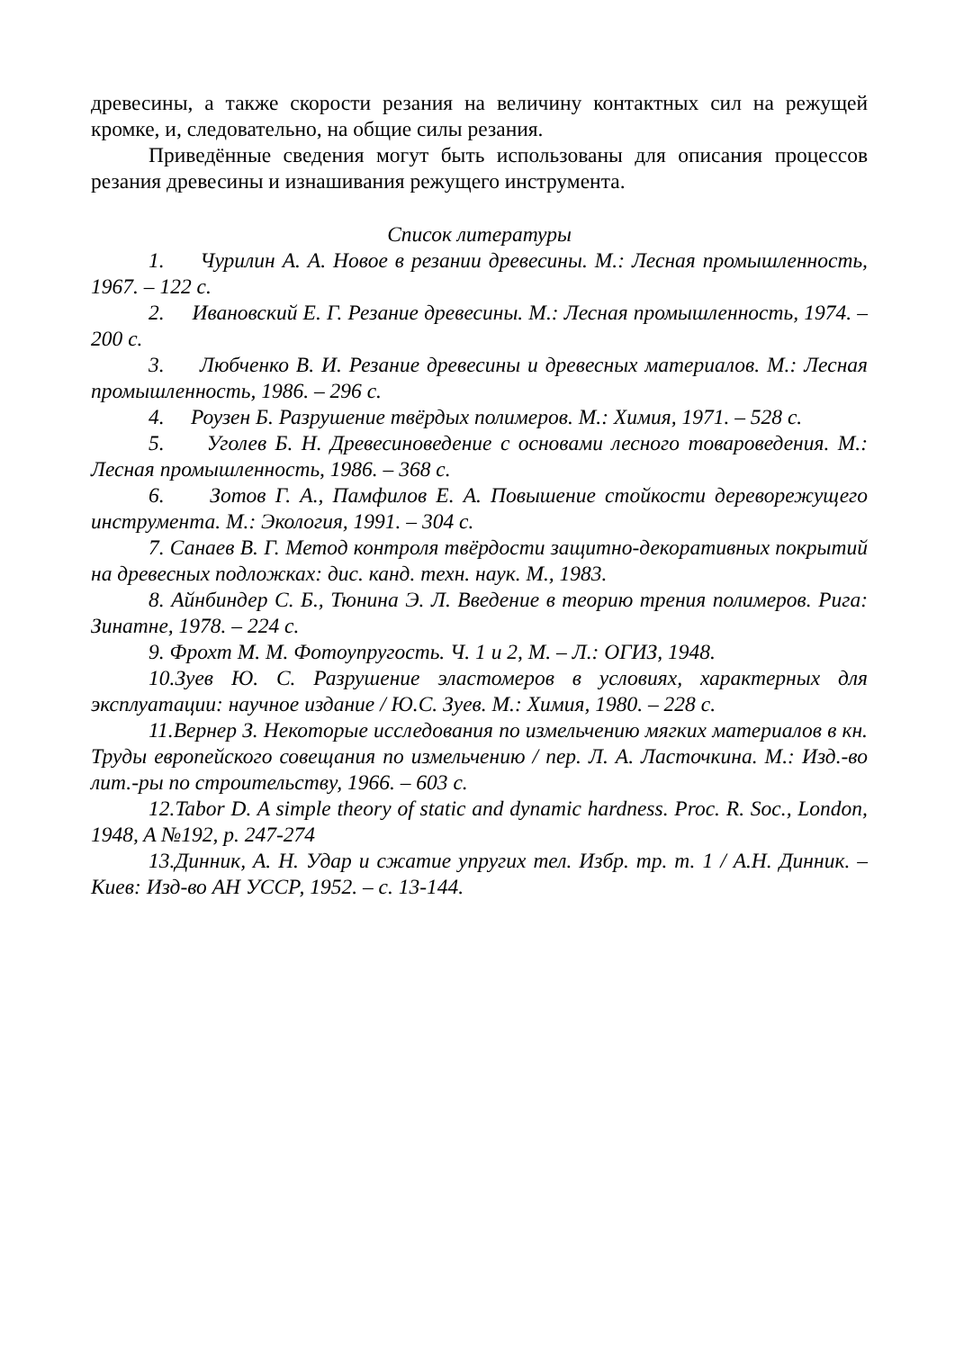древесины, а также скорости резания на величину контактных сил на режущей кромке, и, следовательно, на общие силы резания.
Приведённые сведения могут быть использованы для описания процессов резания древесины и изнашивания режущего инструмента.
Список литературы
1. Чурилин А. А. Новое в резании древесины. М.: Лесная промышленность, 1967. – 122 с.
2. Ивановский Е. Г. Резание древесины. М.: Лесная промышленность, 1974. – 200 с.
3. Любченко В. И. Резание древесины и древесных материалов. М.: Лесная промышленность, 1986. – 296 с.
4. Роузен Б. Разрушение твёрдых полимеров. М.: Химия, 1971. – 528 с.
5. Уголев Б. Н. Древесиноведение с основами лесного товароведения. М.: Лесная промышленность, 1986. – 368 с.
6. Зотов Г. А., Памфилов Е. А. Повышение стойкости дереворежущего инструмента. М.: Экология, 1991. – 304 с.
7. Санаев В. Г. Метод контроля твёрдости защитно-декоративных покрытий на древесных подложках: дис. канд. техн. наук. М., 1983.
8. Айнбиндер С. Б., Тюнина Э. Л. Введение в теорию трения полимеров. Рига: Зинатне, 1978. – 224 с.
9. Фрохт М. М. Фотоупругость. Ч. 1 и 2, М. – Л.: ОГИЗ, 1948.
10.Зуев Ю. С. Разрушение эластомеров в условиях, характерных для эксплуатации: научное издание / Ю.С. Зуев. М.: Химия, 1980. – 228 с.
11.Вернер З. Некоторые исследования по измельчению мягких материалов в кн. Труды европейского совещания по измельчению / пер. Л. А. Ласточкина. М.: Изд.-во лит.-ры по строительству, 1966. – 603 с.
12.Tabor D. A simple theory of static and dynamic hardness. Proc. R. Soc., London, 1948, A №192, p. 247-274
13.Динник, А. Н. Удар и сжатие упругих тел. Избр. тр. т. 1 / А.Н. Динник. – Киев: Изд-во АН УССР, 1952. – с. 13-144.